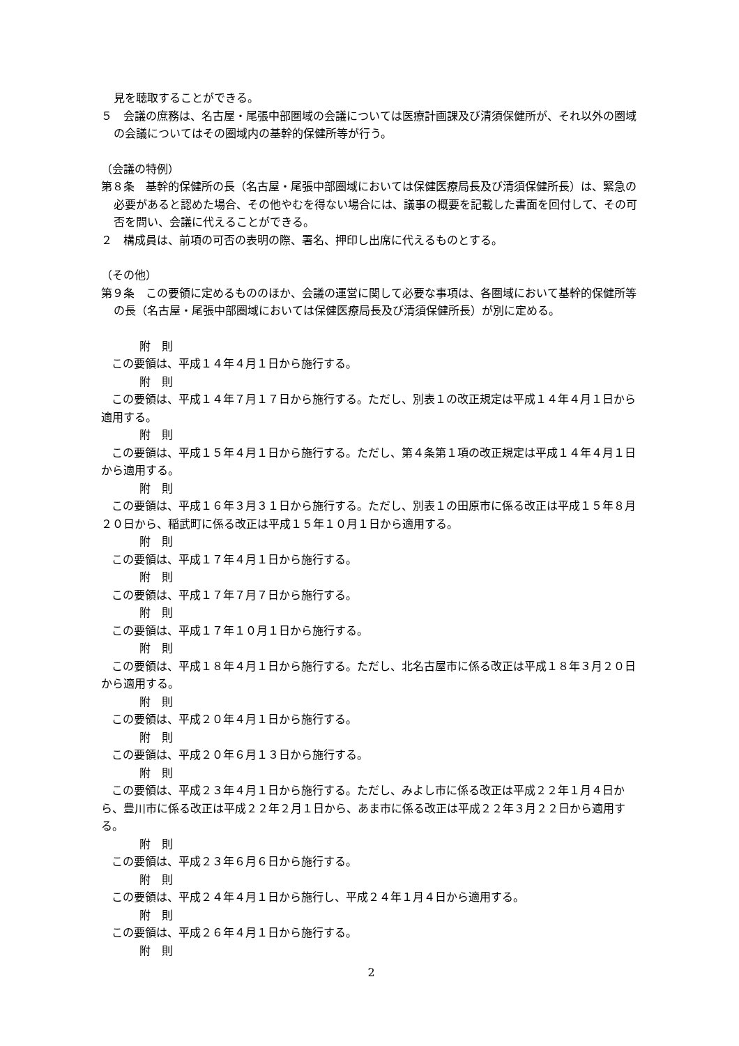見を聴取することができる。
５　会議の庶務は、名古屋・尾張中部圏域の会議については医療計画課及び清須保健所が、それ以外の圏域の会議についてはその圏域内の基幹的保健所等が行う。
（会議の特例）
第８条　基幹的保健所の長（名古屋・尾張中部圏域においては保健医療局長及び清須保健所長）は、緊急の必要があると認めた場合、その他やむを得ない場合には、議事の概要を記載した書面を回付して、その可否を問い、会議に代えることができる。
２　構成員は、前項の可否の表明の際、署名、押印し出席に代えるものとする。
（その他）
第９条　この要領に定めるもののほか、会議の運営に関して必要な事項は、各圏域において基幹的保健所等の長（名古屋・尾張中部圏域においては保健医療局長及び清須保健所長）が別に定める。
附　則
この要領は、平成１４年４月１日から施行する。
附　則
この要領は、平成１４年７月１７日から施行する。ただし、別表１の改正規定は平成１４年４月１日から適用する。
附　則
この要領は、平成１５年４月１日から施行する。ただし、第４条第１項の改正規定は平成１４年４月１日から適用する。
附　則
この要領は、平成１６年３月３１日から施行する。ただし、別表１の田原市に係る改正は平成１５年８月２０日から、稲武町に係る改正は平成１５年１０月１日から適用する。
附　則
この要領は、平成１７年４月１日から施行する。
附　則
この要領は、平成１７年７月７日から施行する。
附　則
この要領は、平成１７年１０月１日から施行する。
附　則
この要領は、平成１８年４月１日から施行する。ただし、北名古屋市に係る改正は平成１８年３月２０日から適用する。
附　則
この要領は、平成２０年４月１日から施行する。
附　則
この要領は、平成２０年６月１３日から施行する。
附　則
この要領は、平成２３年４月１日から施行する。ただし、みよし市に係る改正は平成２２年１月４日から、豊川市に係る改正は平成２２年２月１日から、あま市に係る改正は平成２２年３月２２日から適用する。
附　則
この要領は、平成２３年６月６日から施行する。
附　則
この要領は、平成２４年４月１日から施行し、平成２４年１月４日から適用する。
附　則
この要領は、平成２６年４月１日から施行する。
附　則
2